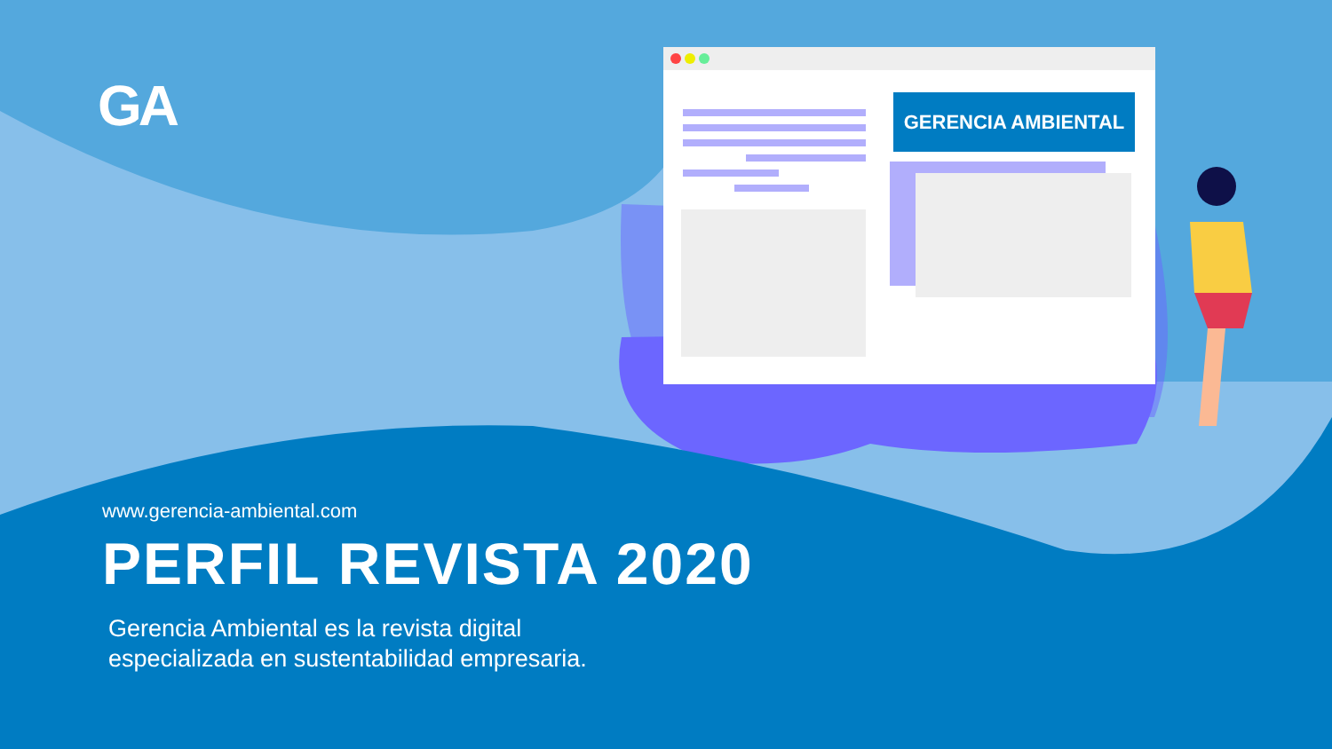GA
GERENCIA AMBIENTAL
www.gerencia-ambiental.com
PERFIL REVISTA 2020
Gerencia Ambiental es la revista digital
especializada en sustentabilidad empresaria.